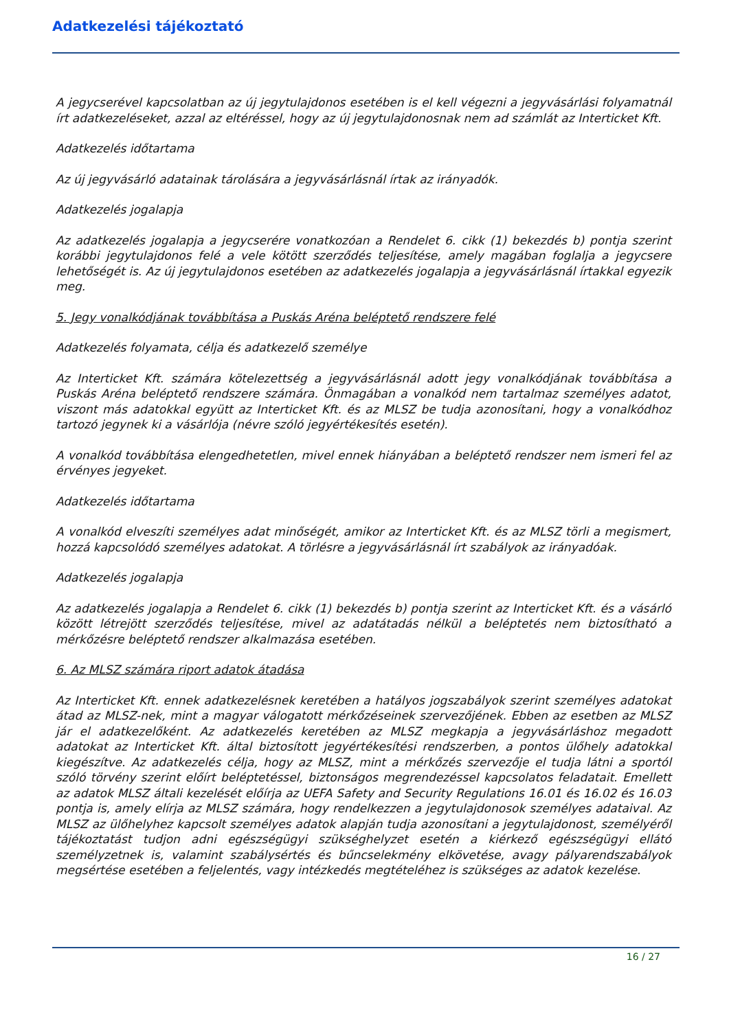Adatkezelési tájékoztató
A jegycserével kapcsolatban az új jegytulajdonos esetében is el kell végezni a jegyvásárlási folyamatnál írt adatkezeléseket, azzal az eltéréssel, hogy az új jegytulajdonosnak nem ad számlát az Interticket Kft.
Adatkezelés időtartama
Az új jegyvásárló adatainak tárolására a jegyvásárlásnál írtak az irányadók.
Adatkezelés jogalapja
Az adatkezelés jogalapja a jegycserére vonatkozóan a Rendelet 6. cikk (1) bekezdés b) pontja szerint korábbi jegytulajdonos felé a vele kötött szerződés teljesítése, amely magában foglalja a jegycsere lehetőségét is. Az új jegytulajdonos esetében az adatkezelés jogalapja a jegyvásárlásnál írtakkal egyezik meg.
5. Jegy vonalkódjának továbbítása a Puskás Aréna beléptető rendszere felé
Adatkezelés folyamata, célja és adatkezelő személye
Az Interticket Kft. számára kötelezettség a jegyvásárlásnál adott jegy vonalkódjának továbbítása a Puskás Aréna beléptető rendszere számára. Önmagában a vonalkód nem tartalmaz személyes adatot, viszont más adatokkal együtt az Interticket Kft. és az MLSZ be tudja azonosítani, hogy a vonalkódhoz tartozó jegynek ki a vásárlója (névre szóló jegyértékesítés esetén).
A vonalkód továbbítása elengedhetetlen, mivel ennek hiányában a beléptető rendszer nem ismeri fel az érvényes jegyeket.
Adatkezelés időtartama
A vonalkód elveszíti személyes adat minőségét, amikor az Interticket Kft. és az MLSZ törli a megismert, hozzá kapcsolódó személyes adatokat. A törlésre a jegyvásárlásnál írt szabályok az irányadóak.
Adatkezelés jogalapja
Az adatkezelés jogalapja a Rendelet 6. cikk (1) bekezdés b) pontja szerint az Interticket Kft. és a vásárló között létrejött szerződés teljesítése, mivel az adatátadás nélkül a beléptetés nem biztosítható a mérkőzésre beléptető rendszer alkalmazása esetében.
6. Az MLSZ számára riport adatok átadása
Az Interticket Kft. ennek adatkezelésnek keretében a hatályos jogszabályok szerint személyes adatokat átad az MLSZ-nek, mint a magyar válogatott mérkőzéseinek szervezőjének. Ebben az esetben az MLSZ jár el adatkezelőként. Az adatkezelés keretében az MLSZ megkapja a jegyvásárláshoz megadott adatokat az Interticket Kft. által biztosított jegyértékesítési rendszerben, a pontos ülőhely adatokkal kiegészítve. Az adatkezelés célja, hogy az MLSZ, mint a mérkőzés szervezője el tudja látni a sportól szóló törvény szerint előírt beléptetéssel, biztonságos megrendezéssel kapcsolatos feladatait. Emellett az adatok MLSZ általi kezelését előírja az UEFA Safety and Security Regulations 16.01 és 16.02 és 16.03 pontja is, amely elírja az MLSZ számára, hogy rendelkezzen a jegytulajdonosok személyes adataival. Az MLSZ az ülőhelyhez kapcsolt személyes adatok alapján tudja azonosítani a jegytulajdonost, személyéről tájékoztatást tudjon adni egészségügyi szükséghelyzet esetén a kiérkező egészségügyi ellátó személyzetnek is, valamint szabálysértés és bűncselekmény elkövetése, avagy pályarendszabályok megsértése esetében a feljelentés, vagy intézkedés megtételéhez is szükséges az adatok kezelése.
16 / 27